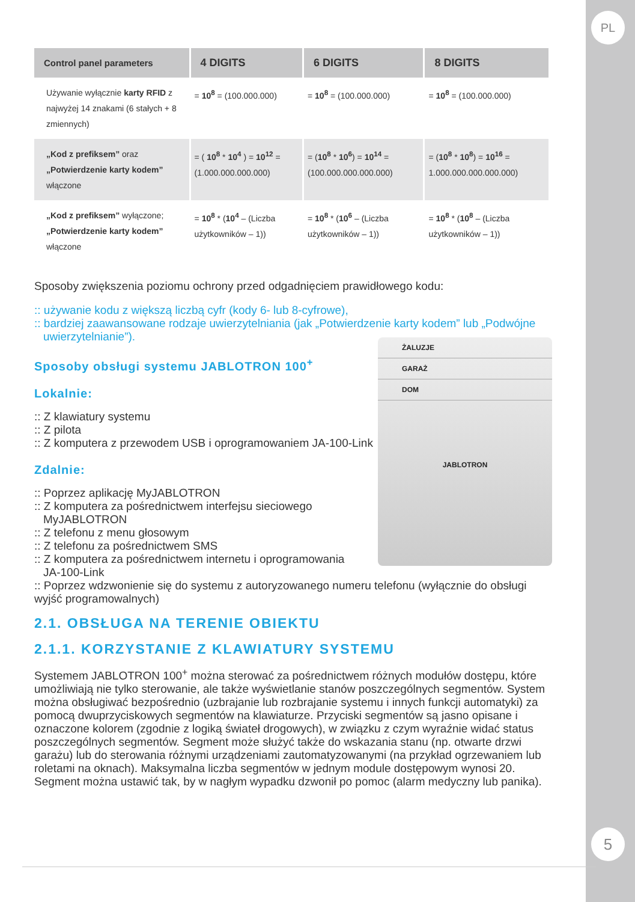PL
5
| Control panel parameters | 4 DIGITS | 6 DIGITS | 8 DIGITS |
| --- | --- | --- | --- |
| Używanie wyłącznie karty RFID z najwyżej 14 znakami (6 stałych + 8 zmiennych) | = 10<sup>8</sup> = (100.000.000) | = 10<sup>8</sup> = (100.000.000) | = 10<sup>8</sup> = (100.000.000) |
| „Kod z prefiksem” oraz „Potwierdzenie karty kodem” włączone | = ( 10<sup>8</sup> * 10<sup>4</sup> ) = 10<sup>12</sup> = (1.000.000.000.000) | = ( 10<sup>8</sup> * 10<sup>6</sup> ) = 10<sup>14</sup> = (100.000.000.000.000) | = ( 10<sup>8</sup> * 10<sup>8</sup> ) = 10<sup>16</sup> = 1.000.000.000.000.000) |
| „Kod z prefiksem” wyłączone; „Potwierdzenie karty kodem” włączone | = 10<sup>8</sup> * ( 10<sup>4</sup> – (Liczba użytkowników – 1)) | = 10<sup>8</sup> * ( 10<sup>6</sup> – (Liczba użytkowników – 1)) | = 10<sup>8</sup> * ( 10<sup>8</sup> – (Liczba użytkowników – 1)) |
Sposoby zwiększenia poziomu ochrony przed odgadnięciem prawidłowego kodu:
:: używanie kodu z większą liczbą cyfr (kody 6- lub 8-cyfrowe),
:: bardziej zaawansowane rodzaje uwierzytelniania (jak „Potwierdzenie karty kodem” lub „Podwójne uwierzytelnianie”).
ŻALUZJE
GARAŻ
DOM
JABLOTRON
Sposoby obsługi systemu JABLOTRON 100<sup>+</sup>
Lokalnie:
:: Z klawiatury systemu
:: Z pilota
:: Z komputera z przewodem USB i oprogramowaniem JA-100-Link
Zdalnie:
:: Poprzez aplikację MyJABLOTRON
:: Z komputera za pośrednictwem interfejsu sieciowego
MyJABLOTRON
:: Z telefonu z menu głosowym
:: Z telefonu za pośrednictwem SMS
:: Z komputera za pośrednictwem internetu i oprogramowania
JA-100-Link
:: Poprzez wdzwonienie się do systemu z autoryzowanego numeru telefonu (wyłącznie do obsługi wyjść programowalnych)
2.1. OBSŁUGA NA TERENIE OBIEKTU
2.1.1. KORZYSTANIE Z KLAWIATURY SYSTEMU
Systemem JABLOTRON 100<sup>+</sup> można sterować za pośrednictwem różnych modułów dostępu, które umożliwiają nie tylko sterowanie, ale także wyświetlanie stanów poszczególnych segmentów. System można obsługiwać bezpośrednio (uzbrajanie lub rozbrajanie systemu i innych funkcji automatyki) za pomocą dwuprzyciskowych segmentów na klawiaturze. Przyciski segmentów są jasno opisane i oznaczone kolorem (zgodnie z logiką świateł drogowych), w związku z czym wyraźnie widać status poszczególnych segmentów. Segment może służyć także do wskazania stanu (np. otwarte drzwi garażu) lub do sterowania różnymi urządzeniami zautomatyzowanymi (na przykład ogrzewaniem lub roletami na oknach). Maksymalna liczba segmentów w jednym module dostępowym wynosi 20. Segment można ustawić tak, by w nagłym wypadku dzwonił po pomoc (alarm medyczny lub panika).